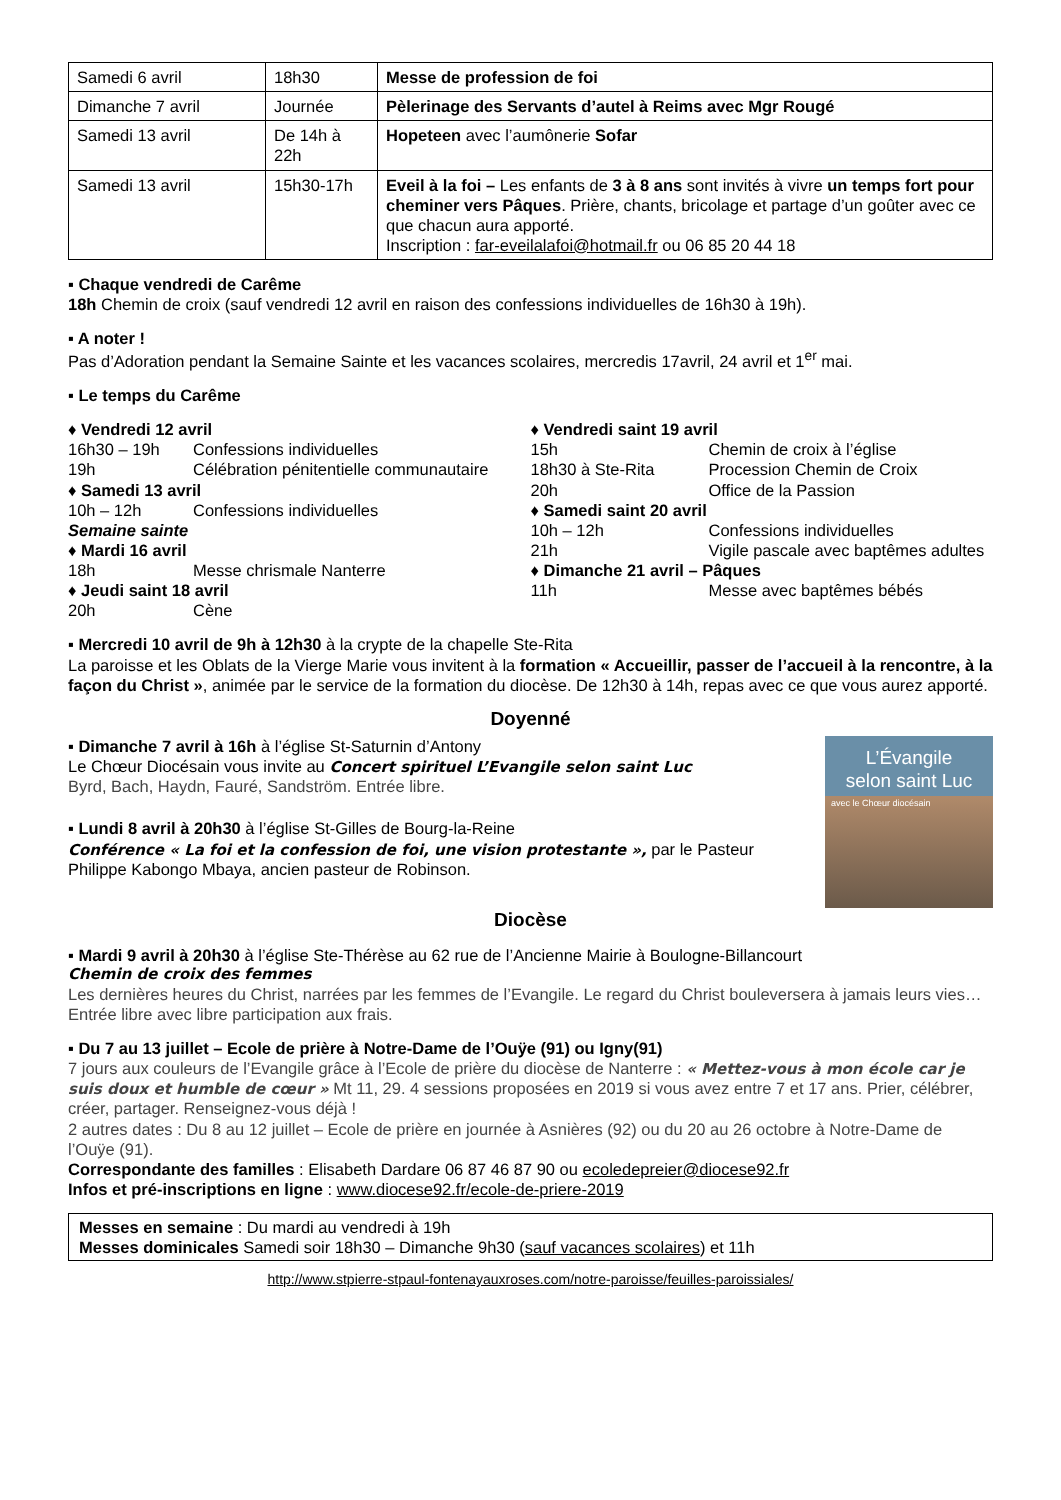| Samedi 6 avril | 18h30 | Messe de profession de foi |
| Dimanche 7 avril | Journée | Pèlerinage des Servants d’autel à Reims avec Mgr Rougé |
| Samedi 13 avril | De 14h à 22h | Hopeteen avec l’aumônerie Sofar |
| Samedi 13 avril | 15h30-17h | Eveil à la foi – Les enfants de 3 à 8 ans sont invités à vivre un temps fort pour cheminer vers Pâques . Prière, chants, bricolage et partage d’un goûter avec ce que chacun aura apporté. Inscription : far-eveilalafoi@hotmail.fr ou 06 85 20 44 18 |
▪ Chaque vendredi de Carême
18h Chemin de croix (sauf vendredi 12 avril en raison des confessions individuelles de 16h30 à 19h).
▪ A noter !
Pas d’Adoration pendant la Semaine Sainte et les vacances scolaires, mercredis 17avril, 24 avril et 1<sup>er</sup> mai.
▪ Le temps du Carême
♦ Vendredi 12 avril
16h30 – 19h Confessions individuelles
19h Célébration pénitentielle communautaire
♦ Samedi 13 avril
10h – 12h Confessions individuelles
Semaine sainte
♦ Mardi 16 avril
18h Messe chrismale Nanterre
♦ Jeudi saint 18 avril
20h Cène
♦ Vendredi saint 19 avril
15h Chemin de croix à l’église
18h30 à Ste-Rita Procession Chemin de Croix
20h Office de la Passion
♦ Samedi saint 20 avril
10h – 12h Confessions individuelles
21h Vigile pascale avec baptêmes adultes
♦ Dimanche 21 avril – Pâques
11h Messe avec baptêmes bébés
▪ Mercredi 10 avril de 9h à 12h30 à la crypte de la chapelle Ste-Rita
La paroisse et les Oblats de la Vierge Marie vous invitent à la formation « Accueillir, passer de l’accueil à la rencontre, à la façon du Christ », animée par le service de la formation du diocèse. De 12h30 à 14h, repas avec ce que vous aurez apporté.
Doyenné
L’Évangile
selon saint Luc
avec le Chœur diocésain
▪ Dimanche 7 avril à 16h à l’église St-Saturnin d’Antony
Le Chœur Diocésain vous invite au Concert spirituel L’Evangile selon saint Luc
Byrd, Bach, Haydn, Fauré, Sandström. Entrée libre.
▪ Lundi 8 avril à 20h30 à l’église St-Gilles de Bourg-la-Reine
Conférence « La foi et la confession de foi, une vision protestante », par le Pasteur Philippe Kabongo Mbaya, ancien pasteur de Robinson.
Diocèse
▪ Mardi 9 avril à 20h30 à l’église Ste-Thérèse au 62 rue de l’Ancienne Mairie à Boulogne-Billancourt
Chemin de croix des femmes
Les dernières heures du Christ, narrées par les femmes de l’Evangile. Le regard du Christ bouleversera à jamais leurs vies…
Entrée libre avec libre participation aux frais.
▪ Du 7 au 13 juillet – Ecole de prière à Notre-Dame de l’Ouÿe (91) ou Igny(91)
7 jours aux couleurs de l’Evangile grâce à l’Ecole de prière du diocèse de Nanterre : « Mettez-vous à mon école car je suis doux et humble de cœur » Mt 11, 29. 4 sessions proposées en 2019 si vous avez entre 7 et 17 ans. Prier, célébrer, créer, partager. Renseignez-vous déjà !
2 autres dates : Du 8 au 12 juillet – Ecole de prière en journée à Asnières (92) ou du 20 au 26 octobre à Notre-Dame de l’Ouÿe (91).
Correspondante des familles : Elisabeth Dardare 06 87 46 87 90 ou ecoledepreier@diocese92.fr
Infos et pré-inscriptions en ligne : www.diocese92.fr/ecole-de-priere-2019
Messes en semaine : Du mardi au vendredi à 19h
Messes dominicales Samedi soir 18h30 – Dimanche 9h30 (sauf vacances scolaires) et 11h
http://www.stpierre-stpaul-fontenayauxroses.com/notre-paroisse/feuilles-paroissiales/